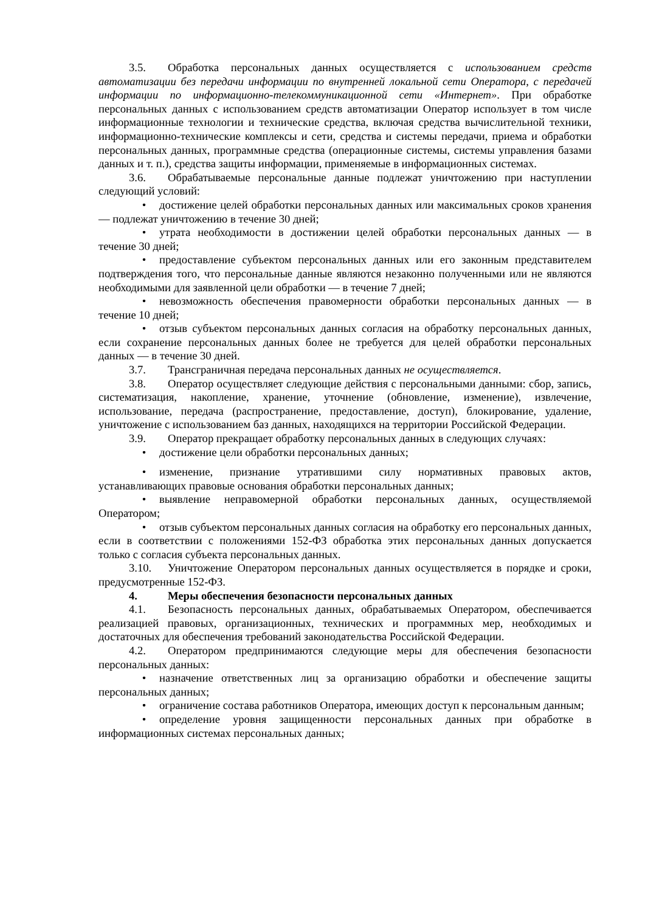3.5. Обработка персональных данных осуществляется с использованием средств автоматизации без передачи информации по внутренней локальной сети Оператора, с передачей информации по информационно-телекоммуникационной сети «Интернет». При обработке персональных данных с использованием средств автоматизации Оператор использует в том числе информационные технологии и технические средства, включая средства вычислительной техники, информационно-технические комплексы и сети, средства и системы передачи, приема и обработки персональных данных, программные средства (операционные системы, системы управления базами данных и т. п.), средства защиты информации, применяемые в информационных системах.
3.6. Обрабатываемые персональные данные подлежат уничтожению при наступлении следующий условий:
• достижение целей обработки персональных данных или максимальных сроков хранения — подлежат уничтожению в течение 30 дней;
• утрата необходимости в достижении целей обработки персональных данных — в течение 30 дней;
• предоставление субъектом персональных данных или его законным представителем подтверждения того, что персональные данные являются незаконно полученными или не являются необходимыми для заявленной цели обработки — в течение 7 дней;
• невозможность обеспечения правомерности обработки персональных данных — в течение 10 дней;
• отзыв субъектом персональных данных согласия на обработку персональных данных, если сохранение персональных данных более не требуется для целей обработки персональных данных — в течение 30 дней.
3.7. Трансграничная передача персональных данных не осуществляется.
3.8. Оператор осуществляет следующие действия с персональными данными: сбор, запись, систематизация, накопление, хранение, уточнение (обновление, изменение), извлечение, использование, передача (распространение, предоставление, доступ), блокирование, удаление, уничтожение с использованием баз данных, находящихся на территории Российской Федерации.
3.9. Оператор прекращает обработку персональных данных в следующих случаях:
• достижение цели обработки персональных данных;
• изменение, признание утратившими силу нормативных правовых актов, устанавливающих правовые основания обработки персональных данных;
• выявление неправомерной обработки персональных данных, осуществляемой Оператором;
• отзыв субъектом персональных данных согласия на обработку его персональных данных, если в соответствии с положениями 152-ФЗ обработка этих персональных данных допускается только с согласия субъекта персональных данных.
3.10. Уничтожение Оператором персональных данных осуществляется в порядке и сроки, предусмотренные 152-ФЗ.
4. Меры обеспечения безопасности персональных данных
4.1. Безопасность персональных данных, обрабатываемых Оператором, обеспечивается реализацией правовых, организационных, технических и программных мер, необходимых и достаточных для обеспечения требований законодательства Российской Федерации.
4.2. Оператором предпринимаются следующие меры для обеспечения безопасности персональных данных:
• назначение ответственных лиц за организацию обработки и обеспечение защиты персональных данных;
• ограничение состава работников Оператора, имеющих доступ к персональным данным;
• определение уровня защищенности персональных данных при обработке в информационных системах персональных данных;